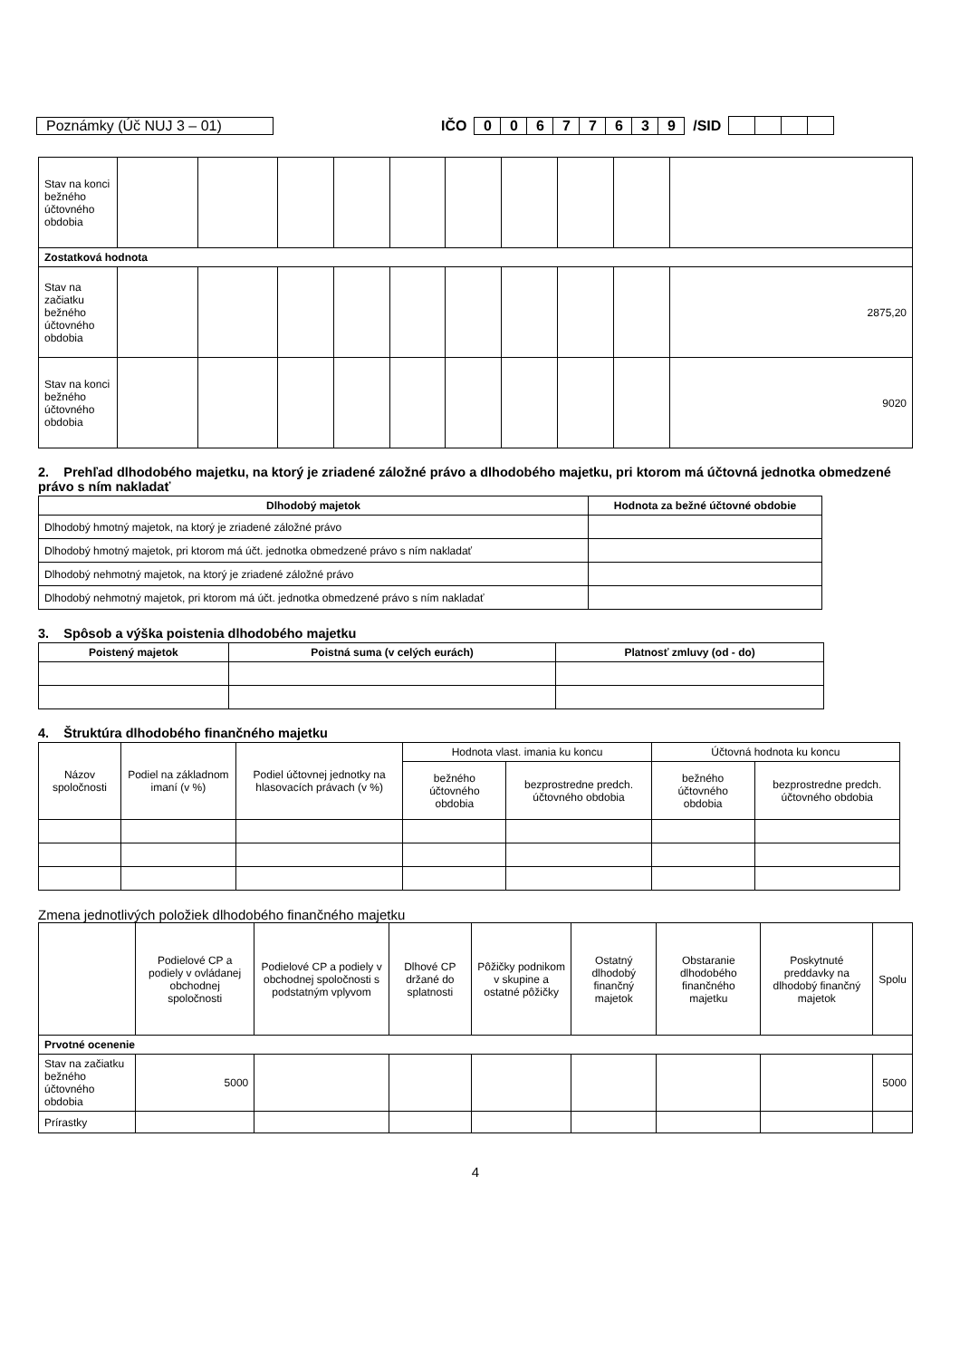Poznámky (Úč NUJ 3 – 01) IČO 00677639 /SID
| Stav na konci bežného účtovného obdobia | | | | | | | | | | |
| Zostatková hodnota | | | | | | | | | | |
| Stav na začiatku bežného účtovného obdobia | | | | | | | | | | 2875,20 |
| Stav na konci bežného účtovného obdobia | | | | | | | | | | 9020 |
2. Prehľad dlhodobého majetku, na ktorý je zriadené záložné právo a dlhodobého majetku, pri ktorom má účtovná jednotka obmedzené právo s ním nakladať
| Dlhodobý majetok | Hodnota za bežné účtovné obdobie |
| --- | --- |
| Dlhodobý hmotný majetok, na ktorý je zriadené záložné právo | |
| Dlhodobý hmotný majetok, pri ktorom má účt. jednotka obmedzené právo s ním nakladať | |
| Dlhodobý nehmotný majetok, na ktorý je zriadené záložné právo | |
| Dlhodobý nehmotný majetok, pri ktorom má účt. jednotka obmedzené právo s ním nakladať | |
3. Spôsob a výška poistenia dlhodobého majetku
| Poistený majetok | Poistná suma (v celých eurách) | Platnosť zmluvy (od - do) |
| --- | --- | --- |
4. Štruktúra dlhodobého finančného majetku
| Názov spoločnosti | Podiel na základnom imaní (v %) | Podiel účtovnej jednotky na hlasovacích právach (v %) | Hodnota vlast. imania ku koncu | | Účtovná hodnota ku koncu | |
| | | | bežného účtovného obdobia | bezprostredne predch. účtovného obdobia | bežného účtovného obdobia | bezprostredne predch. účtovného obdobia |
Zmena jednotlivých položiek dlhodobého finančného majetku
| | Podielové CP a podiely v ovládanej obchodnej spoločnosti | Podielové CP a podiely v obchodnej spoločnosti s podstatným vplyvom | Dlhové CP držané do splatnosti | Pôžičky podnikom v skupine a ostatné pôžičky | Ostatný dlhodobý finančný majetok | Obstaranie dlhodobého finančného majetku | Poskytnuté preddavky na dlhodobý finančný majetok | Spolu |
| Prvotné ocenenie | | | | | | | | |
| Stav na začiatku bežného účtovného obdobia | 5000 | | | | | | | 5000 |
| Prírastky | | | | | | | | |
4